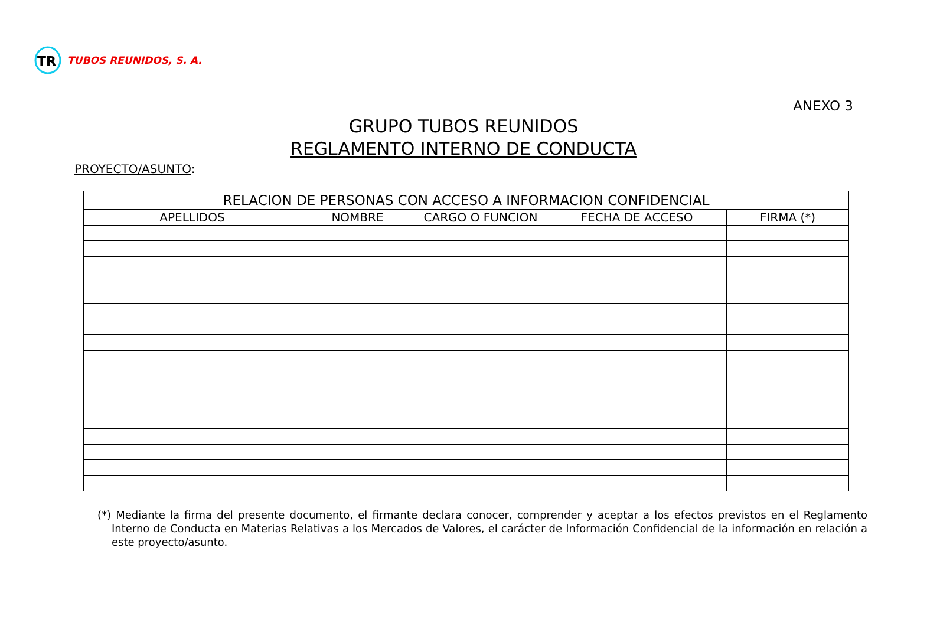TR
TUBOS REUNIDOS, S. A.
ANEXO 3
GRUPO TUBOS REUNIDOS
REGLAMENTO INTERNO DE CONDUCTA
PROYECTO/ASUNTO:
| RELACION DE PERSONAS CON ACCESO A INFORMACION CONFIDENCIAL | | | | |
| --- | --- | --- | --- | --- |
| APELLIDOS | NOMBRE | CARGO O FUNCION | FECHA DE ACCESO | FIRMA (*) |
(*) Mediante la firma del presente documento, el firmante declara conocer, comprender y aceptar a los efectos previstos en el Reglamento Interno de Conducta en Materias Relativas a los Mercados de Valores, el carácter de Información Confidencial de la información en relación a este proyecto/asunto.